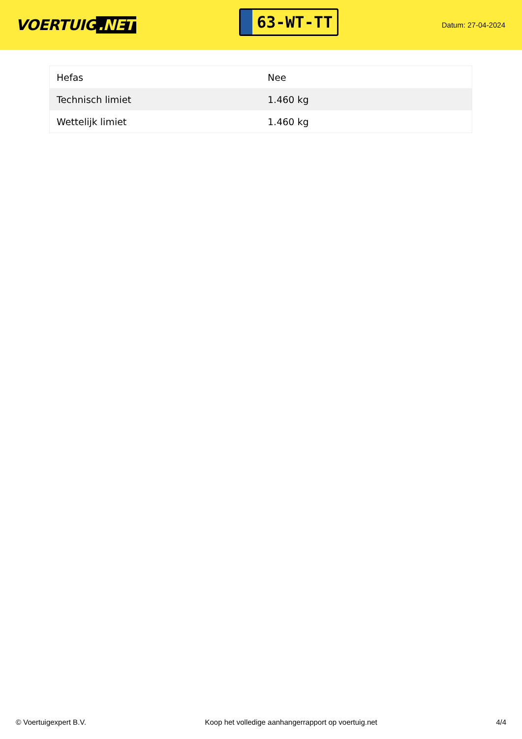VOERTUIG.NET
63-WT-TT
Datum: 27-04-2024
| Hefas | Nee |
| Technisch limiet | 1.460 kg |
| Wettelijk limiet | 1.460 kg |
© Voertuigexpert B.V. Koop het volledige aanhangerrapport op voertuig.net 4/4